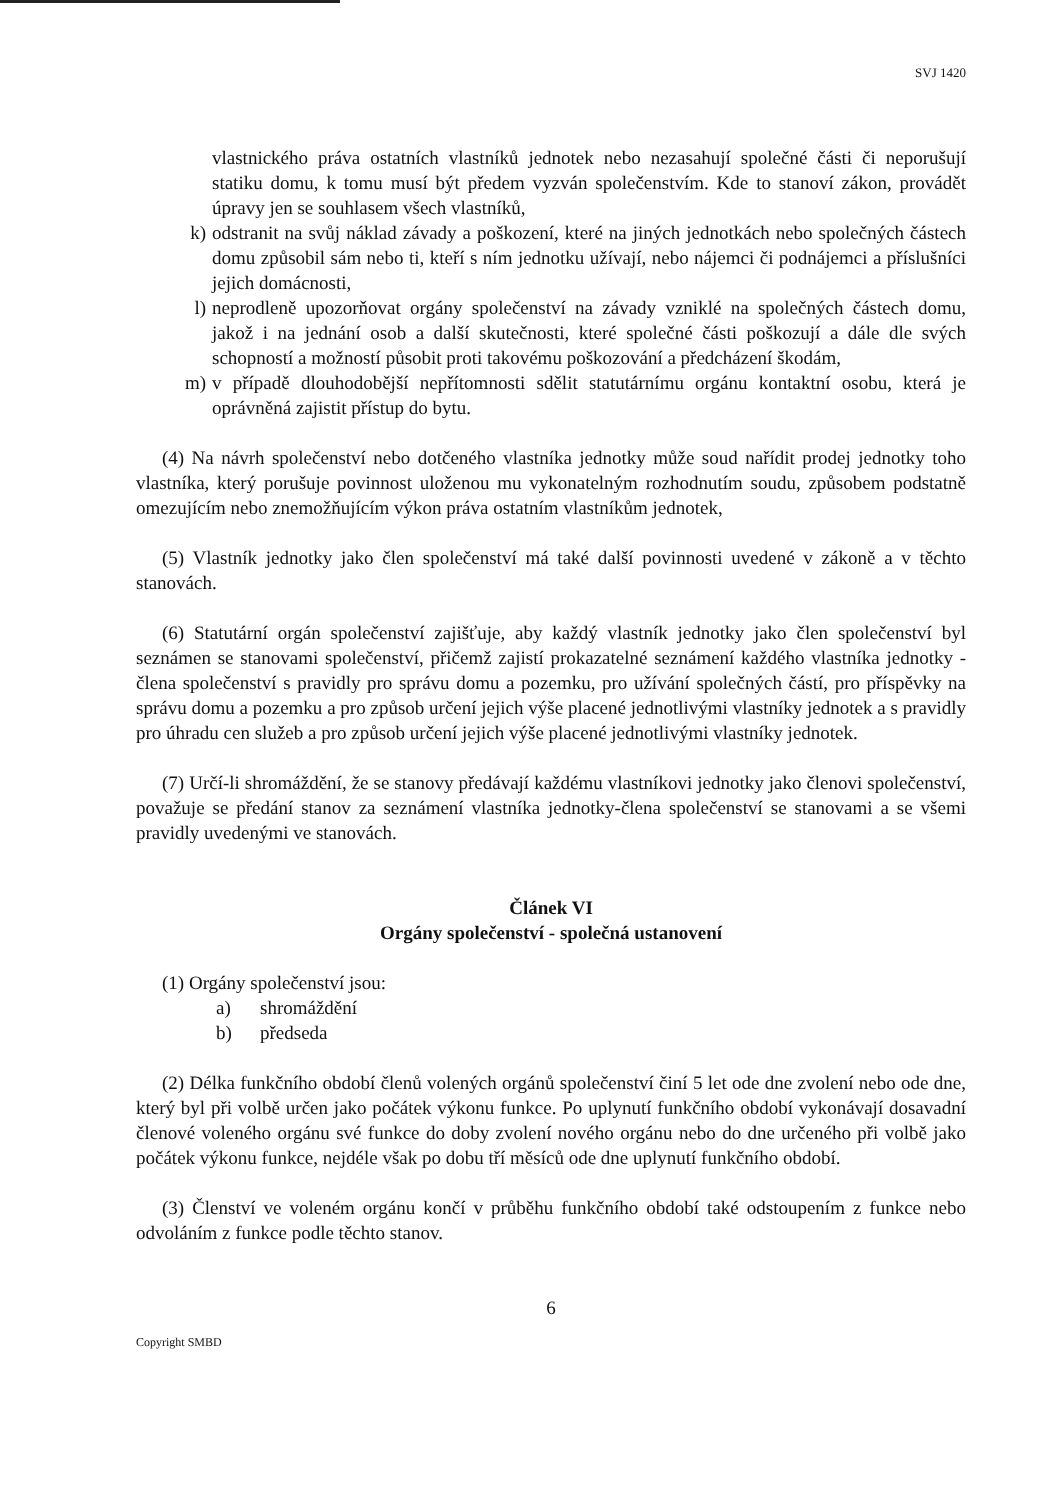SVJ 1420
vlastnického práva ostatních vlastníků jednotek nebo nezasahují společné části či neporušují statiku domu, k tomu musí být předem vyzván společenstvím. Kde to stanoví zákon, provádět úpravy jen se souhlasem všech vlastníků,
k) odstranit na svůj náklad závady a poškození, které na jiných jednotkách nebo společných částech domu způsobil sám nebo ti, kteří s ním jednotku užívají, nebo nájemci či podnájemci a příslušníci jejich domácnosti,
l) neprodleně upozorňovat orgány společenství na závady vzniklé na společných částech domu, jakož i na jednání osob a další skutečnosti, které společné části poškozují a dále dle svých schopností a možností působit proti takovému poškozování a předcházení škodám,
m) v případě dlouhodobější nepřítomnosti sdělit statutárnímu orgánu kontaktní osobu, která je oprávněná zajistit přístup do bytu.
(4) Na návrh společenství nebo dotčeného vlastníka jednotky může soud nařídit prodej jednotky toho vlastníka, který porušuje povinnost uloženou mu vykonatelným rozhodnutím soudu, způsobem podstatně omezujícím nebo znemožňujícím výkon práva ostatním vlastníkům jednotek,
(5) Vlastník jednotky jako člen společenství má také další povinnosti uvedené v zákoně a v těchto stanovách.
(6) Statutární orgán společenství zajišťuje, aby každý vlastník jednotky jako člen společenství byl seznámen se stanovami společenství, přičemž zajistí prokazatelné seznámení každého vlastníka jednotky - člena společenství s pravidly pro správu domu a pozemku, pro užívání společných částí, pro příspěvky na správu domu a pozemku a pro způsob určení jejich výše placené jednotlivými vlastníky jednotek a s pravidly pro úhradu cen služeb a pro způsob určení jejich výše placené jednotlivými vlastníky jednotek.
(7) Určí-li shromáždění, že se stanovy předávají každému vlastníkovi jednotky jako členovi společenství, považuje se předání stanov za seznámení vlastníka jednotky-člena společenství se stanovami a se všemi pravidly uvedenými ve stanovách.
Článek VI
Orgány společenství - společná ustanovení
(1) Orgány společenství jsou:
a) shromáždění
b) předseda
(2) Délka funkčního období členů volených orgánů společenství činí 5 let ode dne zvolení nebo ode dne, který byl při volbě určen jako počátek výkonu funkce. Po uplynutí funkčního období vykonávají dosavadní členové voleného orgánu své funkce do doby zvolení nového orgánu nebo do dne určeného při volbě jako počátek výkonu funkce, nejdéle však po dobu tří měsíců ode dne uplynutí funkčního období.
(3) Členství ve voleném orgánu končí v průběhu funkčního období také odstoupením z funkce nebo odvoláním z funkce podle těchto stanov.
6
Copyright SMBD